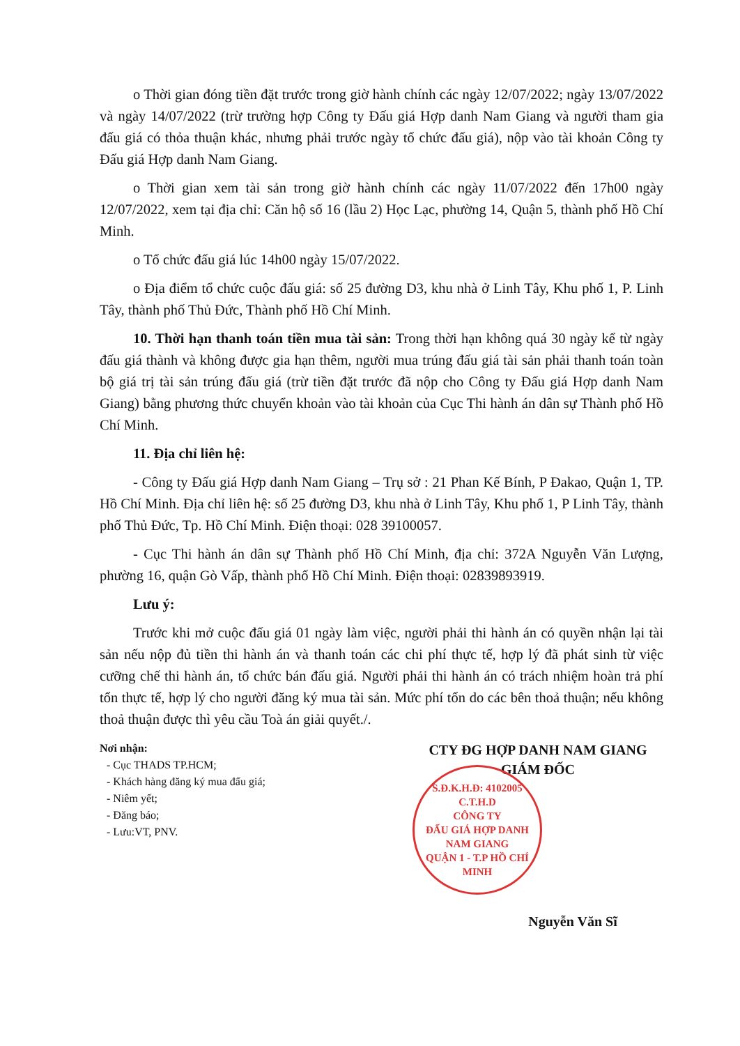o Thời gian đóng tiền đặt trước trong giờ hành chính các ngày 12/07/2022; ngày 13/07/2022 và ngày 14/07/2022 (trừ trường hợp Công ty Đấu giá Hợp danh Nam Giang và người tham gia đấu giá có thỏa thuận khác, nhưng phải trước ngày tổ chức đấu giá), nộp vào tài khoản Công ty Đấu giá Hợp danh Nam Giang.
o Thời gian xem tài sản trong giờ hành chính các ngày 11/07/2022 đến 17h00 ngày 12/07/2022, xem tại địa chỉ: Căn hộ số 16 (lầu 2) Học Lạc, phường 14, Quận 5, thành phố Hồ Chí Minh.
o Tổ chức đấu giá lúc 14h00 ngày 15/07/2022.
o Địa điểm tổ chức cuộc đấu giá: số 25 đường D3, khu nhà ở Linh Tây, Khu phố 1, P. Linh Tây, thành phố Thủ Đức, Thành phố Hồ Chí Minh.
10. Thời hạn thanh toán tiền mua tài sản: Trong thời hạn không quá 30 ngày kể từ ngày đấu giá thành và không được gia hạn thêm, người mua trúng đấu giá tài sản phải thanh toán toàn bộ giá trị tài sản trúng đấu giá (trừ tiền đặt trước đã nộp cho Công ty Đấu giá Hợp danh Nam Giang) bằng phương thức chuyển khoản vào tài khoản của Cục Thi hành án dân sự Thành phố Hồ Chí Minh.
11. Địa chỉ liên hệ:
- Công ty Đấu giá Hợp danh Nam Giang – Trụ sở : 21 Phan Kế Bính, P Đakao, Quận 1, TP. Hồ Chí Minh. Địa chỉ liên hệ: số 25 đường D3, khu nhà ở Linh Tây, Khu phố 1, P Linh Tây, thành phố Thủ Đức, Tp. Hồ Chí Minh. Điện thoại: 028 39100057.
- Cục Thi hành án dân sự Thành phố Hồ Chí Minh, địa chỉ: 372A Nguyễn Văn Lượng, phường 16, quận Gò Vấp, thành phố Hồ Chí Minh. Điện thoại: 02839893919.
Lưu ý:
Trước khi mở cuộc đấu giá 01 ngày làm việc, người phải thi hành án có quyền nhận lại tài sản nếu nộp đủ tiền thi hành án và thanh toán các chi phí thực tế, hợp lý đã phát sinh từ việc cưỡng chế thi hành án, tổ chức bán đấu giá. Người phải thi hành án có trách nhiệm hoàn trả phí tổn thực tế, hợp lý cho người đăng ký mua tài sản. Mức phí tổn do các bên thoả thuận; nếu không thoả thuận được thì yêu cầu Toà án giải quyết./.
Nơi nhận:
- Cục THADS TP.HCM;
- Khách hàng đăng ký mua đấu giá;
- Niêm yết;
- Đăng báo;
- Lưu:VT, PNV.
CTY ĐG HỢP DANH NAM GIANG
GIÁM ĐỐC
S.Đ.K.H.Đ: 4102005 C.T.H.D
CÔNG TY
ĐẤU GIÁ HỢP DANH
NAM GIANG
QUẬN 1 - T.P HỒ CHÍ MINH
Nguyễn Văn Sĩ